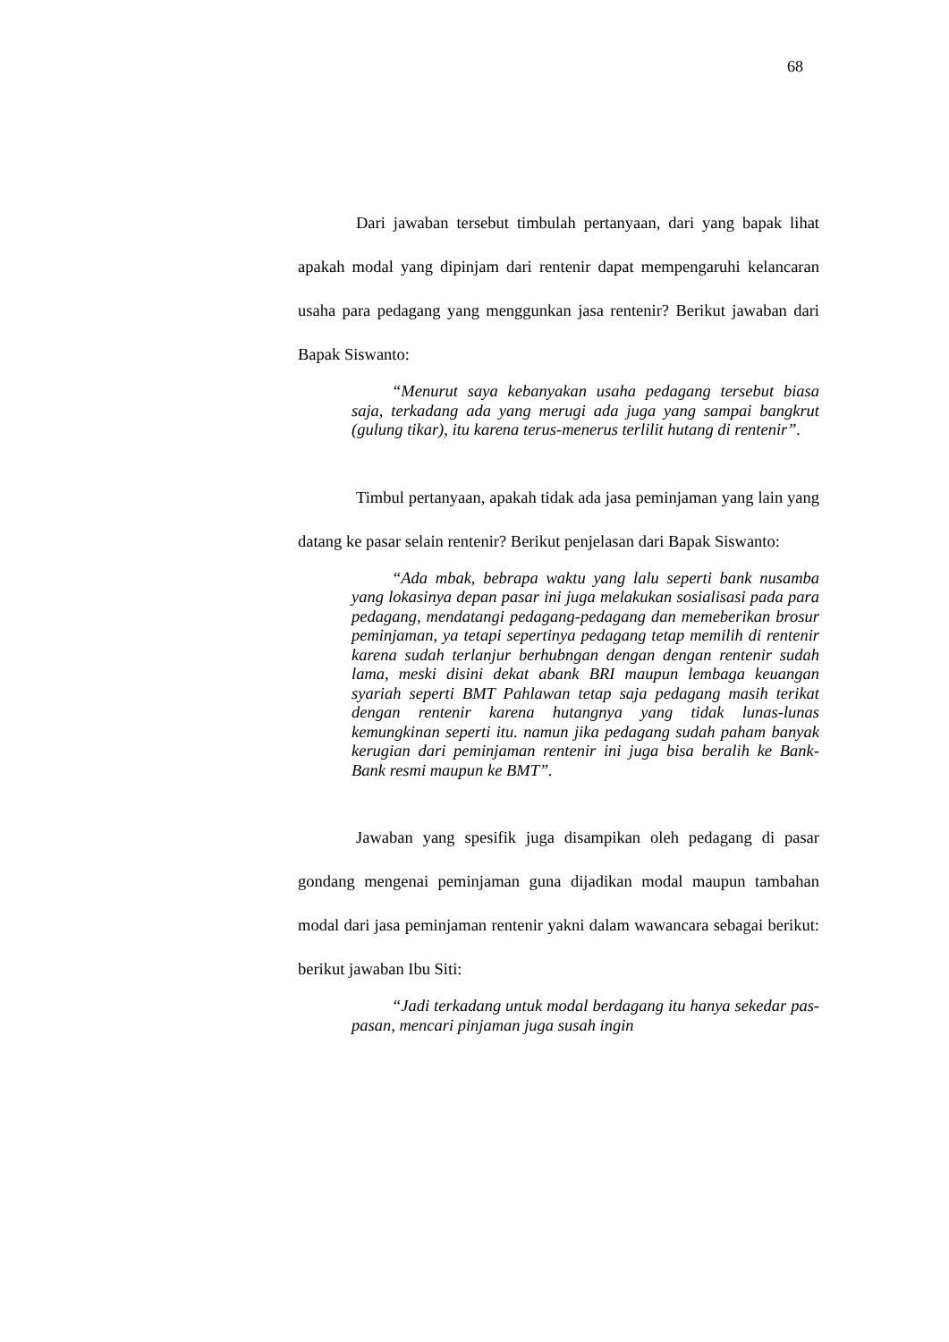68
Dari jawaban tersebut timbulah pertanyaan, dari yang bapak lihat apakah modal yang dipinjam dari rentenir dapat mempengaruhi kelancaran usaha para pedagang yang menggunkan jasa rentenir? Berikut jawaban dari Bapak Siswanto:
“Menurut saya kebanyakan usaha pedagang tersebut biasa saja, terkadang ada yang merugi ada juga yang sampai bangkrut (gulung tikar), itu karena terus-menerus terlilit hutang di rentenir”.
Timbul pertanyaan, apakah tidak ada jasa peminjaman yang lain yang datang ke pasar selain rentenir? Berikut penjelasan dari Bapak Siswanto:
“Ada mbak, bebrapa waktu yang lalu seperti bank nusamba yang lokasinya depan pasar ini juga melakukan sosialisasi pada para pedagang, mendatangi pedagang-pedagang dan memeberikan brosur peminjaman, ya tetapi sepertinya pedagang tetap memilih di rentenir karena sudah terlanjur berhubngan dengan dengan rentenir sudah lama, meski disini dekat abank BRI maupun lembaga keuangan syariah seperti BMT Pahlawan tetap saja pedagang masih terikat dengan rentenir karena hutangnya yang tidak lunas-lunas kemungkinan seperti itu. namun jika pedagang sudah paham banyak kerugian dari peminjaman rentenir ini juga bisa beralih ke Bank-Bank resmi maupun ke BMT”.
Jawaban yang spesifik juga disampikan oleh pedagang di pasar gondang mengenai peminjaman guna dijadikan modal maupun tambahan modal dari jasa peminjaman rentenir yakni dalam wawancara sebagai berikut: berikut jawaban Ibu Siti:
“Jadi terkadang untuk modal berdagang itu hanya sekedar pas-pasan, mencari pinjaman juga susah ingin